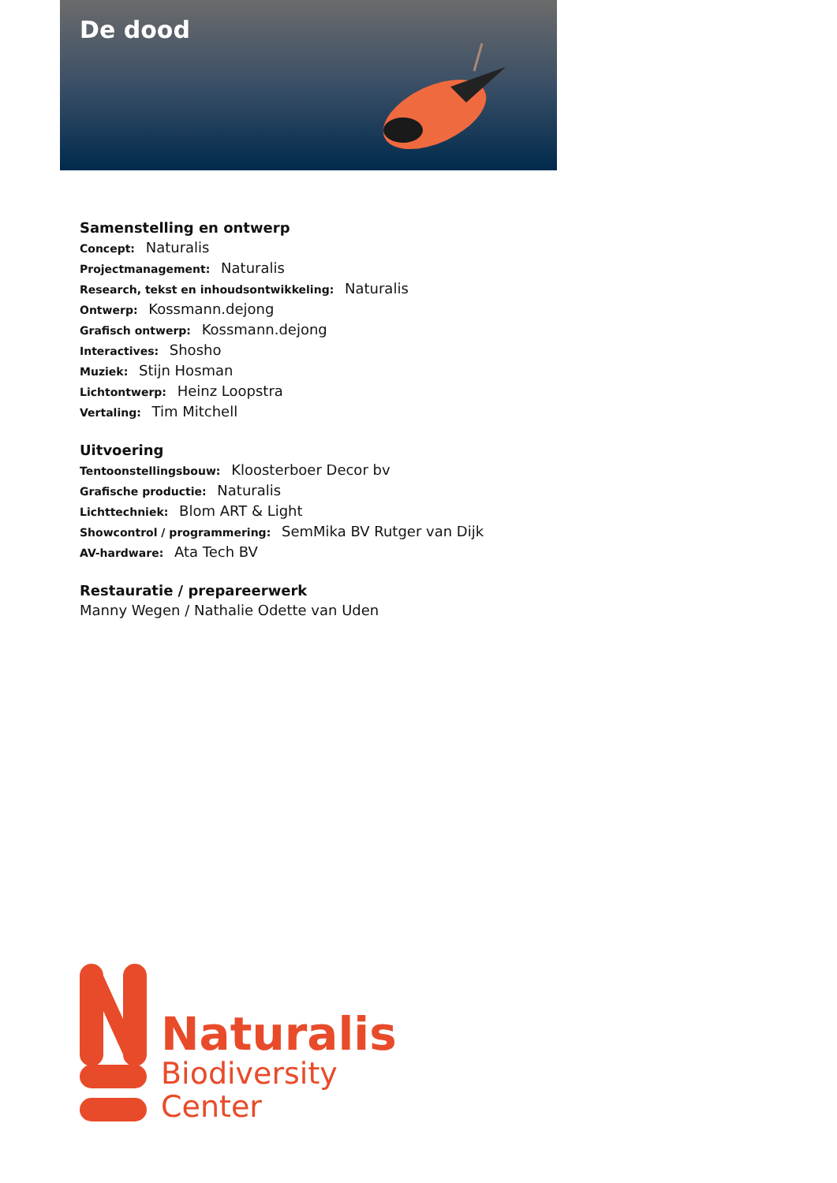De dood
Samenstelling en ontwerp
Concept: Naturalis
Projectmanagement: Naturalis
Research, tekst en inhoudsontwikkeling: Naturalis
Ontwerp: Kossmann.dejong
Grafisch ontwerp: Kossmann.dejong
Interactives: Shosho
Muziek: Stijn Hosman
Lichtontwerp: Heinz Loopstra
Vertaling: Tim Mitchell
Uitvoering
Tentoonstellingsbouw: Kloosterboer Decor bv
Grafische productie: Naturalis
Lichttechniek: Blom ART & Light
Showcontrol / programmering: SemMika BV Rutger van Dijk
AV-hardware: Ata Tech BV
Restauratie / prepareerwerk
Manny Wegen / Nathalie Odette van Uden
Naturalis
Biodiversity
Center